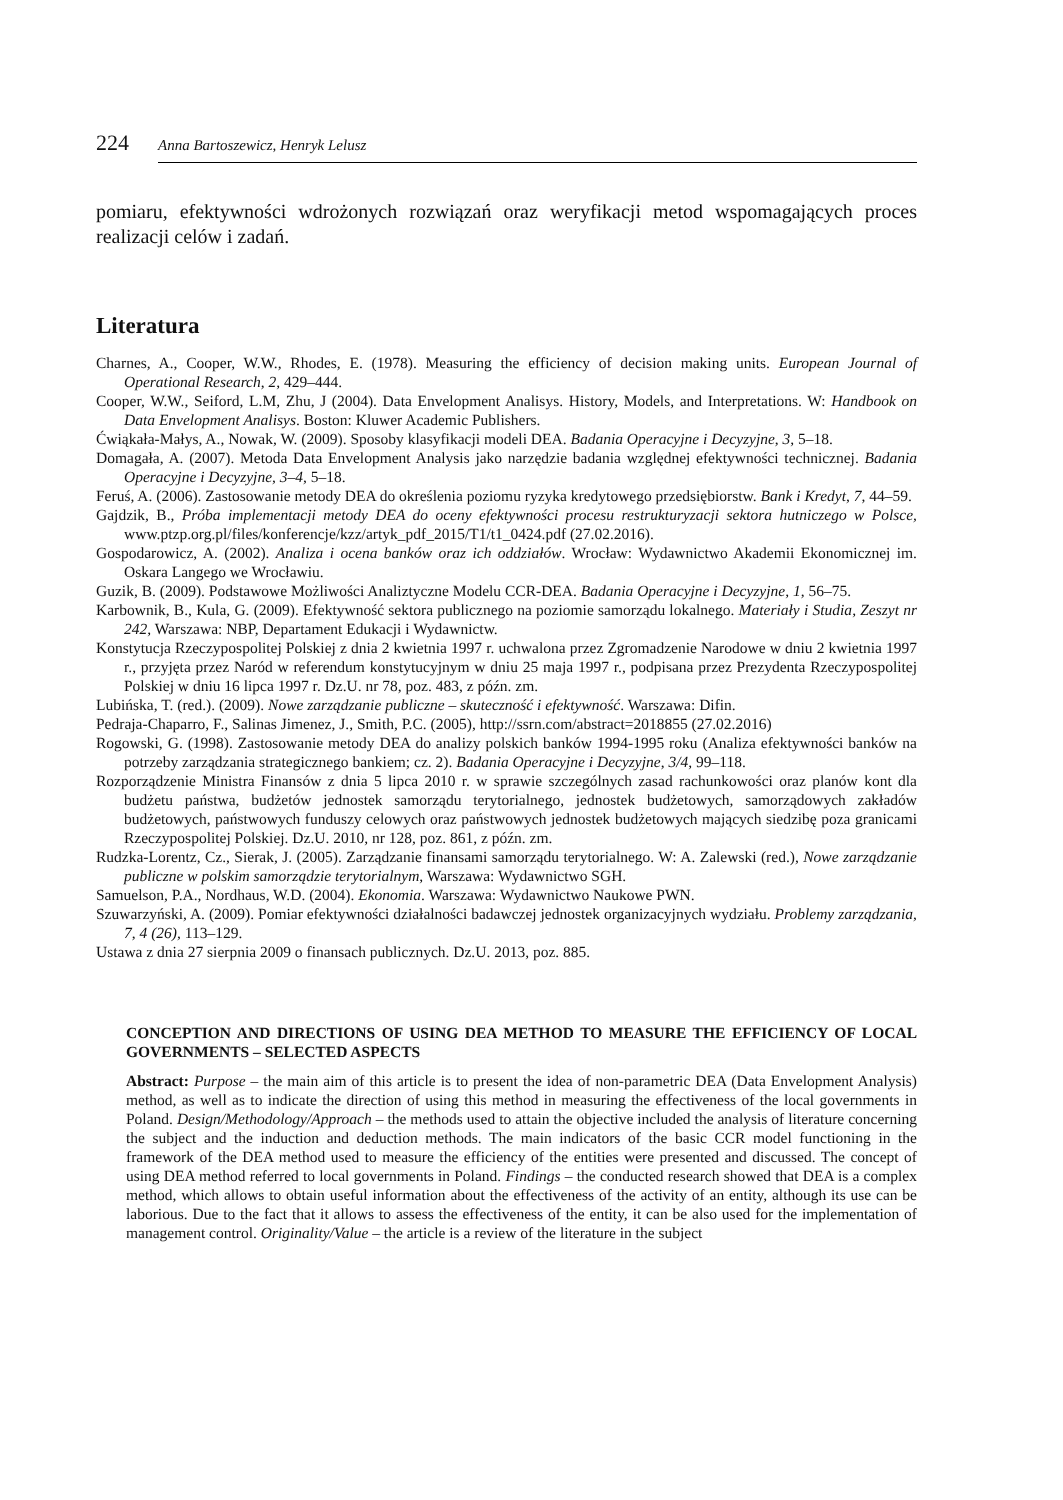224 Anna Bartoszewicz, Henryk Lelusz
pomiaru, efektywności wdrożonych rozwiązań oraz weryfikacji metod wspomagających proces realizacji celów i zadań.
Literatura
Charnes, A., Cooper, W.W., Rhodes, E. (1978). Measuring the efficiency of decision making units. European Journal of Operational Research, 2, 429–444.
Cooper, W.W., Seiford, L.M, Zhu, J (2004). Data Envelopment Analisys. History, Models, and Interpretations. W: Handbook on Data Envelopment Analisys. Boston: Kluwer Academic Publishers.
Ćwiąkała-Małys, A., Nowak, W. (2009). Sposoby klasyfikacji modeli DEA. Badania Operacyjne i Decyzyjne, 3, 5–18.
Domagała, A. (2007). Metoda Data Envelopment Analysis jako narzędzie badania względnej efektywności technicznej. Badania Operacyjne i Decyzyjne, 3–4, 5–18.
Feruś, A. (2006). Zastosowanie metody DEA do określenia poziomu ryzyka kredytowego przedsiębiorstw. Bank i Kredyt, 7, 44–59.
Gajdzik, B., Próba implementacji metody DEA do oceny efektywności procesu restrukturyzacji sektora hutniczego w Polsce, www.ptzp.org.pl/files/konferencje/kzz/artyk_pdf_2015/T1/t1_0424.pdf (27.02.2016).
Gospodarowicz, A. (2002). Analiza i ocena banków oraz ich oddziałów. Wrocław: Wydawnictwo Akademii Ekonomicznej im. Oskara Langego we Wrocławiu.
Guzik, B. (2009). Podstawowe Możliwości Analiztyczne Modelu CCR-DEA. Badania Operacyjne i Decyzyjne, 1, 56–75.
Karbownik, B., Kula, G. (2009). Efektywność sektora publicznego na poziomie samorządu lokalnego. Materiały i Studia, Zeszyt nr 242, Warszawa: NBP, Departament Edukacji i Wydawnictw.
Konstytucja Rzeczypospolitej Polskiej z dnia 2 kwietnia 1997 r. uchwalona przez Zgromadzenie Narodowe w dniu 2 kwietnia 1997 r., przyjęta przez Naród w referendum konstytucyjnym w dniu 25 maja 1997 r., podpisana przez Prezydenta Rzeczypospolitej Polskiej w dniu 16 lipca 1997 r. Dz.U. nr 78, poz. 483, z późn. zm.
Lubińska, T. (red.). (2009). Nowe zarządzanie publiczne – skuteczność i efektywność. Warszawa: Difin.
Pedraja-Chaparro, F., Salinas Jimenez, J., Smith, P.C. (2005), http://ssrn.com/abstract=2018855 (27.02.2016)
Rogowski, G. (1998). Zastosowanie metody DEA do analizy polskich banków 1994-1995 roku (Analiza efektywności banków na potrzeby zarządzania strategicznego bankiem; cz. 2). Badania Operacyjne i Decyzyjne, 3/4, 99–118.
Rozporządzenie Ministra Finansów z dnia 5 lipca 2010 r. w sprawie szczególnych zasad rachunkowości oraz planów kont dla budżetu państwa, budżetów jednostek samorządu terytorialnego, jednostek budżetowych, samorządowych zakładów budżetowych, państwowych funduszy celowych oraz państwowych jednostek budżetowych mających siedzibę poza granicami Rzeczypospolitej Polskiej. Dz.U. 2010, nr 128, poz. 861, z późn. zm.
Rudzka-Lorentz, Cz., Sierak, J. (2005). Zarządzanie finansami samorządu terytorialnego. W: A. Zalewski (red.), Nowe zarządzanie publiczne w polskim samorządzie terytorialnym, Warszawa: Wydawnictwo SGH.
Samuelson, P.A., Nordhaus, W.D. (2004). Ekonomia. Warszawa: Wydawnictwo Naukowe PWN.
Szuwarzyński, A. (2009). Pomiar efektywności działalności badawczej jednostek organizacyjnych wydziału. Problemy zarządzania, 7, 4 (26), 113–129.
Ustawa z dnia 27 sierpnia 2009 o finansach publicznych. Dz.U. 2013, poz. 885.
CONCEPTION AND DIRECTIONS OF USING DEA METHOD TO MEASURE THE EFFICIENCY OF LOCAL GOVERNMENTS – SELECTED ASPECTS
Abstract: Purpose – the main aim of this article is to present the idea of non-parametric DEA (Data Envelopment Analysis) method, as well as to indicate the direction of using this method in measuring the effectiveness of the local governments in Poland. Design/Methodology/Approach – the methods used to attain the objective included the analysis of literature concerning the subject and the induction and deduction methods. The main indicators of the basic CCR model functioning in the framework of the DEA method used to measure the efficiency of the entities were presented and discussed. The concept of using DEA method referred to local governments in Poland. Findings – the conducted research showed that DEA is a complex method, which allows to obtain useful information about the effectiveness of the activity of an entity, although its use can be laborious. Due to the fact that it allows to assess the effectiveness of the entity, it can be also used for the implementation of management control. Originality/Value – the article is a review of the literature in the subject